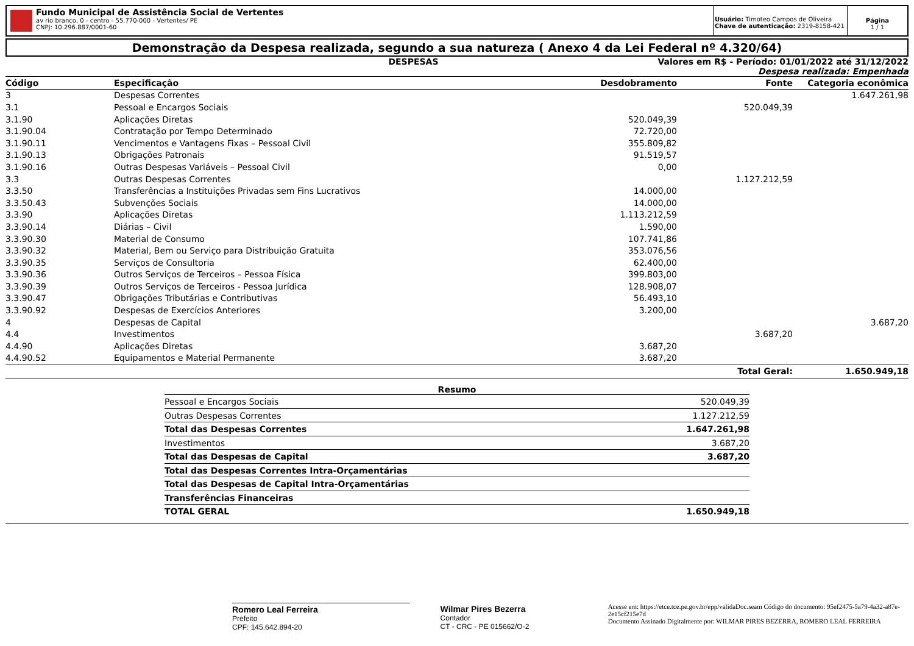Fundo Municipal de Assistência Social de Vertentes
av rio branco, 0 - centro - 55.770-000 - Vertentes/ PE
CNPJ: 10.296.887/0001-60
Usuário: Timoteo Campos de Oliveira
Chave de autenticação: 2319-8158-421
Página
1 / 1
Demonstração da Despesa realizada, segundo a sua natureza ( Anexo 4 da Lei Federal nº 4.320/64)
DESPESAS Valores em R$ - Período: 01/01/2022 até 31/12/2022
Despesa realizada: Empenhada
| Código | Especificação | Desdobramento | Fonte | Categoria econômica |
| --- | --- | --- | --- | --- |
| 3 | Despesas Correntes | | | 1.647.261,98 |
| 3.1 | Pessoal e Encargos Sociais | | 520.049,39 | |
| 3.1.90 | Aplicações Diretas | 520.049,39 | | |
| 3.1.90.04 | Contratação por Tempo Determinado | 72.720,00 | | |
| 3.1.90.11 | Vencimentos e Vantagens Fixas – Pessoal Civil | 355.809,82 | | |
| 3.1.90.13 | Obrigações Patronais | 91.519,57 | | |
| 3.1.90.16 | Outras Despesas Variáveis – Pessoal Civil | 0,00 | | |
| 3.3 | Outras Despesas Correntes | | 1.127.212,59 | |
| 3.3.50 | Transferências a Instituições Privadas sem Fins Lucrativos | 14.000,00 | | |
| 3.3.50.43 | Subvenções Sociais | 14.000,00 | | |
| 3.3.90 | Aplicações Diretas | 1.113.212,59 | | |
| 3.3.90.14 | Diárias – Civil | 1.590,00 | | |
| 3.3.90.30 | Material de Consumo | 107.741,86 | | |
| 3.3.90.32 | Material, Bem ou Serviço para Distribuição Gratuita | 353.076,56 | | |
| 3.3.90.35 | Serviços de Consultoria | 62.400,00 | | |
| 3.3.90.36 | Outros Serviços de Terceiros – Pessoa Física | 399.803,00 | | |
| 3.3.90.39 | Outros Serviços de Terceiros - Pessoa Jurídica | 128.908,07 | | |
| 3.3.90.47 | Obrigações Tributárias e Contributivas | 56.493,10 | | |
| 3.3.90.92 | Despesas de Exercícios Anteriores | 3.200,00 | | |
| 4 | Despesas de Capital | | | 3.687,20 |
| 4.4 | Investimentos | | 3.687,20 | |
| 4.4.90 | Aplicações Diretas | 3.687,20 | | |
| 4.4.90.52 | Equipamentos e Material Permanente | 3.687,20 | | |
| | | | Total Geral: | 1.650.949,18 |
Resumo
| Pessoal e Encargos Sociais | 520.049,39 |
| Outras Despesas Correntes | 1.127.212,59 |
| Total das Despesas Correntes | 1.647.261,98 |
| Investimentos | 3.687,20 |
| Total das Despesas de Capital | 3.687,20 |
| Total das Despesas Correntes Intra-Orçamentárias | |
| Total das Despesas de Capital Intra-Orçamentárias | |
| Transferências Financeiras | |
| TOTAL GERAL | 1.650.949,18 |
Romero Leal Ferreira
Prefeito
CPF: 145.642.894-20
Wilmar Pires Bezerra
Contador
CT - CRC - PE 015662/O-2
Acesse em: https://etce.tce.pe.gov.br/epp/validaDoc.seam Código do documento: 95ef2475-5a79-4a32-a87e-2e15cf215e7d
Documento Assinado Digitalmente por: WILMAR PIRES BEZERRA, ROMERO LEAL FERREIRA